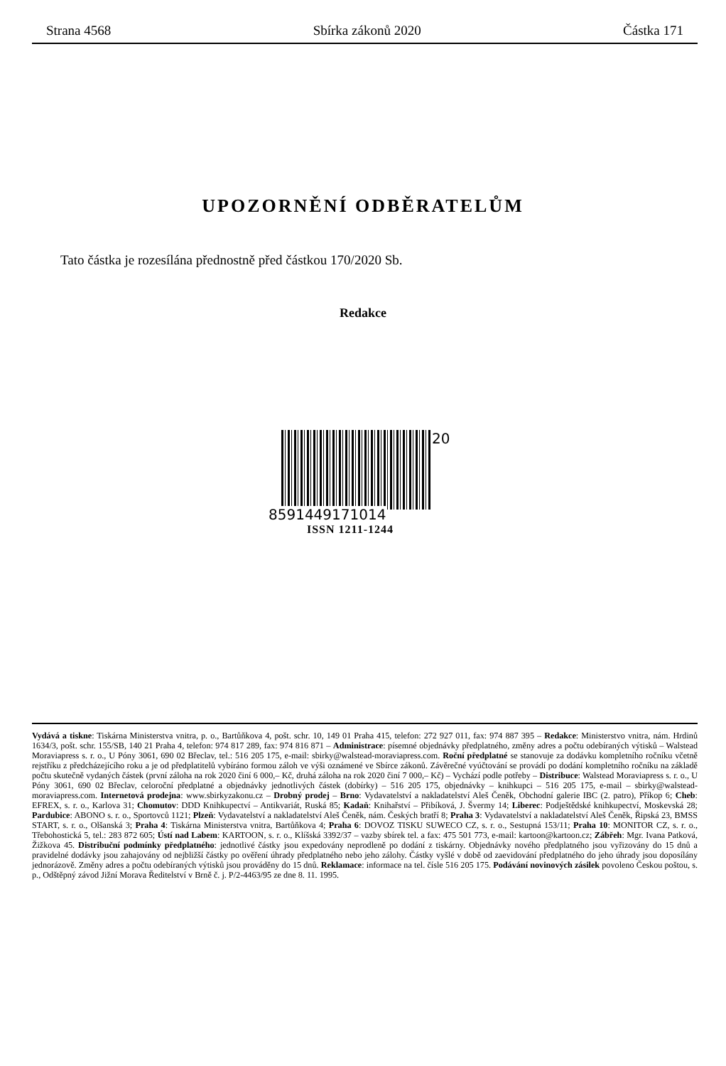Strana 4568 Sbírka zákonů 2020 Částka 171
UPOZORNĚNÍ ODBĚRATELŮM
Tato částka je rozesílána přednostně před částkou 170/2020 Sb.
Redakce
20
8591449171014
ISSN 1211-1244
Vydává a tiskne: Tiskárna Ministerstva vnitra, p. o., Bartůňkova 4, pošt. schr. 10, 149 01 Praha 415, telefon: 272 927 011, fax: 974 887 395 – Redakce: Ministerstvo vnitra, nám. Hrdinů 1634/3, pošt. schr. 155/SB, 140 21 Praha 4, telefon: 974 817 289, fax: 974 816 871 – Administrace: písemné objednávky předplatného, změny adres a počtu odebíraných výtisků – Walstead Moraviapress s. r. o., U Póny 3061, 690 02 Břeclav, tel.: 516 205 175, e-mail: sbirky@walstead-moraviapress.com. Roční předplatné se stanovuje za dodávku kompletního ročníku včetně rejstříku z předcházejícího roku a je od předplatitelů vybíráno formou záloh ve výši oznámené ve Sbírce zákonů. Závěrečné vyúčtování se provádí po dodání kompletního ročníku na základě počtu skutečně vydaných částek (první záloha na rok 2020 činí 6 000,– Kč, druhá záloha na rok 2020 činí 7 000,– Kč) – Vychází podle potřeby – Distribuce: Walstead Moraviapress s. r. o., U Póny 3061, 690 02 Břeclav, celoroční předplatné a objednávky jednotlivých částek (dobírky) – 516 205 175, objednávky – knihkupci – 516 205 175, e-mail – sbirky@walstead-moraviapress.com. Internetová prodejna: www.sbirkyzakonu.cz – Drobný prodej – Brno: Vydavatelství a nakladatelství Aleš Čeněk, Obchodní galerie IBC (2. patro), Příkop 6; Cheb: EFREX, s. r. o., Karlova 31; Chomutov: DDD Knihkupectví – Antikvariát, Ruská 85; Kadaň: Knihařství – Přibíková, J. Švermy 14; Liberec: Podještědské knihkupectví, Moskevská 28; Pardubice: ABONO s. r. o., Sportovců 1121; Plzeň: Vydavatelství a nakladatelství Aleš Čeněk, nám. Českých bratří 8; Praha 3: Vydavatelství a nakladatelství Aleš Čeněk, Řipská 23, BMSS START, s. r. o., Olšanská 3; Praha 4: Tiskárna Ministerstva vnitra, Bartůňkova 4; Praha 6: DOVOZ TISKU SUWECO CZ, s. r. o., Sestupná 153/11; Praha 10: MONITOR CZ, s. r. o., Třebohostická 5, tel.: 283 872 605; Ústí nad Labem: KARTOON, s. r. o., Klíšská 3392/37 – vazby sbírek tel. a fax: 475 501 773, e-mail: kartoon@kartoon.cz; Zábřeh: Mgr. Ivana Patková, Žižkova 45. Distribuční podmínky předplatného: jednotlivé částky jsou expedovány neprodleně po dodání z tiskárny. Objednávky nového předplatného jsou vyřizovány do 15 dnů a pravidelné dodávky jsou zahajovány od nejbližší částky po ověření úhrady předplatného nebo jeho zálohy. Částky vyšlé v době od zaevidování předplatného do jeho úhrady jsou doposílány jednorázově. Změny adres a počtu odebíraných výtisků jsou prováděny do 15 dnů. Reklamace: informace na tel. čísle 516 205 175. Podávání novinových zásilek povoleno Českou poštou, s. p., Odštěpný závod Jižní Morava Ředitelství v Brně č. j. P/2-4463/95 ze dne 8. 11. 1995.